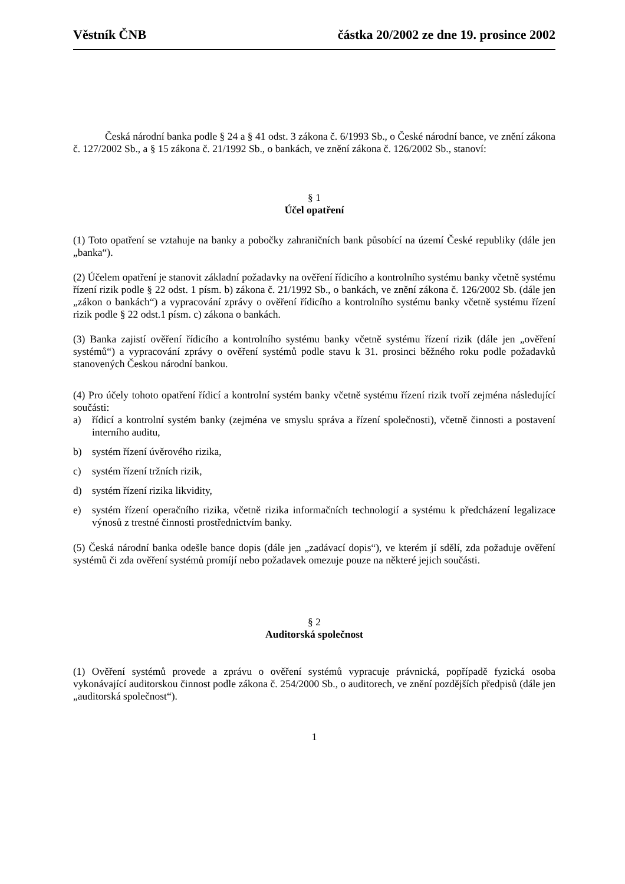Věstník ČNB částka 20/2002 ze dne 19. prosince 2002
Česká národní banka podle § 24 a § 41 odst. 3 zákona č. 6/1993 Sb., o České národní bance, ve znění zákona č. 127/2002 Sb., a § 15 zákona č. 21/1992 Sb., o bankách, ve znění zákona č. 126/2002 Sb., stanoví:
§ 1
Účel opatření
(1) Toto opatření se vztahuje na banky a pobočky zahraničních bank působící na území České republiky (dále jen „banka“).
(2) Účelem opatření je stanovit základní požadavky na ověření řídicího a kontrolního systému banky včetně systému řízení rizik podle § 22 odst. 1 písm. b) zákona č. 21/1992 Sb., o bankách, ve znění zákona č. 126/2002 Sb. (dále jen „zákon o bankách“) a vypracování zprávy o ověření řídicího a kontrolního systému banky včetně systému řízení rizik podle § 22 odst.1 písm. c) zákona o bankách.
(3) Banka zajistí ověření řídicího a kontrolního systému banky včetně systému řízení rizik (dále jen „ověření systémů“) a vypracování zprávy o ověření systémů podle stavu k 31. prosinci běžného roku podle požadavků stanovených Českou národní bankou.
(4) Pro účely tohoto opatření řídicí a kontrolní systém banky včetně systému řízení rizik tvoří zejména následující součásti:
a) řídicí a kontrolní systém banky (zejména ve smyslu správa a řízení společnosti), včetně činnosti a postavení interního auditu,
b) systém řízení úvěrového rizika,
c) systém řízení tržních rizik,
d) systém řízení rizika likvidity,
e) systém řízení operačního rizika, včetně rizika informačních technologií a systému k předcházení legalizace výnosů z trestné činnosti prostřednictvím banky.
(5) Česká národní banka odešle bance dopis (dále jen „zadávací dopis“), ve kterém jí sdělí, zda požaduje ověření systémů či zda ověření systémů promíjí nebo požadavek omezuje pouze na některé jejich součásti.
§ 2
Auditorská společnost
(1) Ověření systémů provede a zprávu o ověření systémů vypracuje právnická, popřípadě fyzická osoba vykonávající auditorskou činnost podle zákona č. 254/2000 Sb., o auditorech, ve znění pozdějších předpisů (dále jen „auditorská společnost“).
1